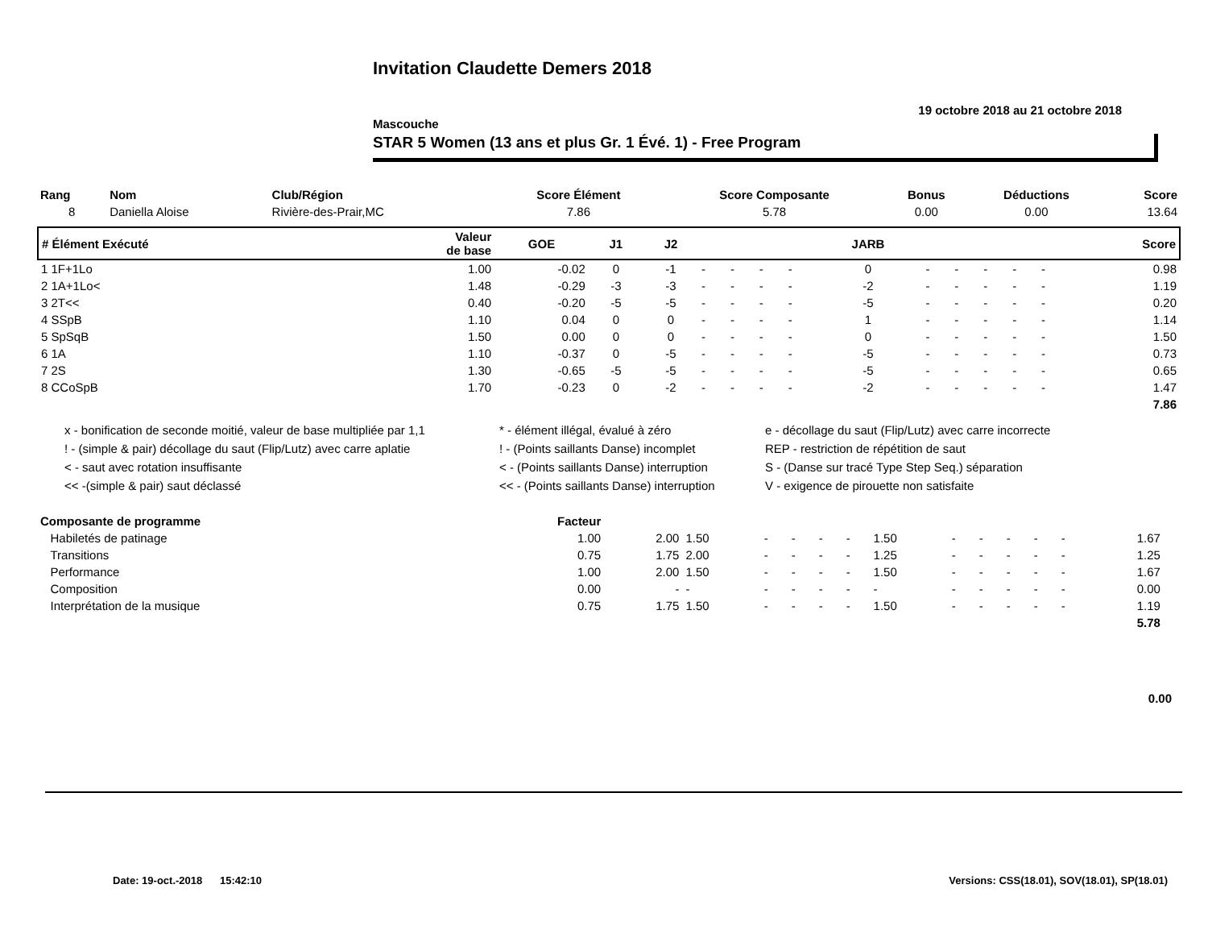Invitation Claudette Demers 2018
19 octobre 2018 au 21 octobre 2018
Mascouche
STAR 5 Women (13 ans et plus Gr. 1 Évé. 1) - Free Program
| Rang | Nom | Club/Région | Score Élément | Score Composante | Bonus | Déductions | Score |
| --- | --- | --- | --- | --- | --- | --- | --- |
| 8 | Daniella Aloise | Rivière-des-Prair,MC | 7.86 | 5.78 | 0.00 | 0.00 | 13.64 |
| # Élément Exécuté | Valeur de base | GOE | J1 | J2 | | | | | JARB | | | | | | Score |
| --- | --- | --- | --- | --- | --- | --- | --- | --- | --- | --- | --- | --- | --- | --- | --- |
| 1 1F+1Lo | 1.00 | -0.02 | 0 | -1 | - | - | - | - | 0 | - | - | - | - | - | 0.98 |
| 2 1A+1Lo< | 1.48 | -0.29 | -3 | -3 | - | - | - | - | -2 | - | - | - | - | - | 1.19 |
| 3 2T<< | 0.40 | -0.20 | -5 | -5 | - | - | - | - | -5 | - | - | - | - | - | 0.20 |
| 4 SSpB | 1.10 | 0.04 | 0 | 0 | - | - | - | - | 1 | - | - | - | - | - | 1.14 |
| 5 SpSqB | 1.50 | 0.00 | 0 | 0 | - | - | - | - | 0 | - | - | - | - | - | 1.50 |
| 6 1A | 1.10 | -0.37 | 0 | -5 | - | - | - | - | -5 | - | - | - | - | - | 0.73 |
| 7 2S | 1.30 | -0.65 | -5 | -5 | - | - | - | - | -5 | - | - | - | - | - | 0.65 |
| 8 CCoSpB | 1.70 | -0.23 | 0 | -2 | - | - | - | - | -2 | - | - | - | - | - | 1.47 |
| 7.86 | | | | | | | | | | | | | | | |
x - bonification de seconde moitié, valeur de base multipliée par 1,1
* - élément illégal, évalué à zéro
e - décollage du saut (Flip/Lutz) avec carre incorrecte
! - (simple & pair) décollage du saut (Flip/Lutz) avec carre aplatie
! - (Points saillants Danse) incomplet
REP - restriction de répétition de saut
< - saut avec rotation insuffisante
< - (Points saillants Danse) interruption
S - (Danse sur tracé Type Step Seq.) séparation
<< -(simple & pair) saut déclassé
<< - (Points saillants Danse) interruption
V - exigence de pirouette non satisfaite
| Composante de programme | Facteur | | | | | | | | | | | | | | |
| --- | --- | --- | --- | --- | --- | --- | --- | --- | --- | --- | --- | --- | --- | --- | --- |
| Habiletés de patinage | 1.00 | 2.00 | 1.50 | - | - | - | - | 1.50 | - | - | - | - | - | 1.67 | |
| Transitions | 0.75 | 1.75 | 2.00 | - | - | - | - | 1.25 | - | - | - | - | - | 1.25 | |
| Performance | 1.00 | 2.00 | 1.50 | - | - | - | - | 1.50 | - | - | - | - | - | 1.67 | |
| Composition | 0.00 | - | - | - | - | - | - | - | - | - | - | - | - | 0.00 | |
| Interprétation de la musique | 0.75 | 1.75 | 1.50 | - | - | - | - | 1.50 | - | - | - | - | - | 1.19 | |
| 5.78 | | | | | | | | | | | | | | | |
0.00
Date: 19-oct.-2018 15:42:10
Versions: CSS(18.01), SOV(18.01), SP(18.01)